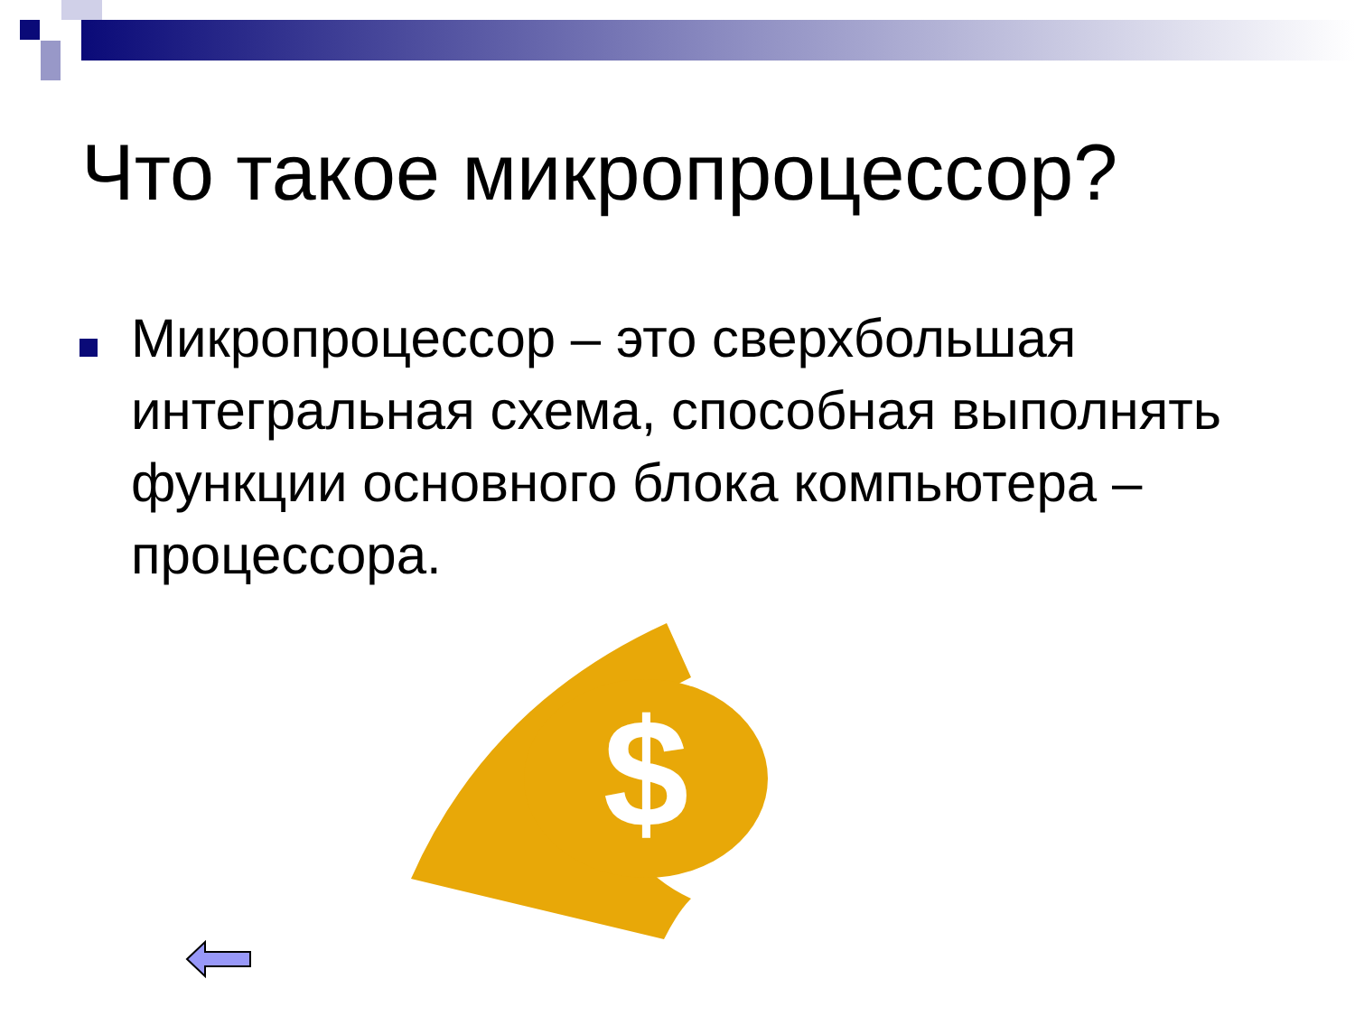Что такое микропроцессор?
Микропроцессор – это сверхбольшая интегральная схема, способная выполнять функции основного блока компьютера – процессора.
$